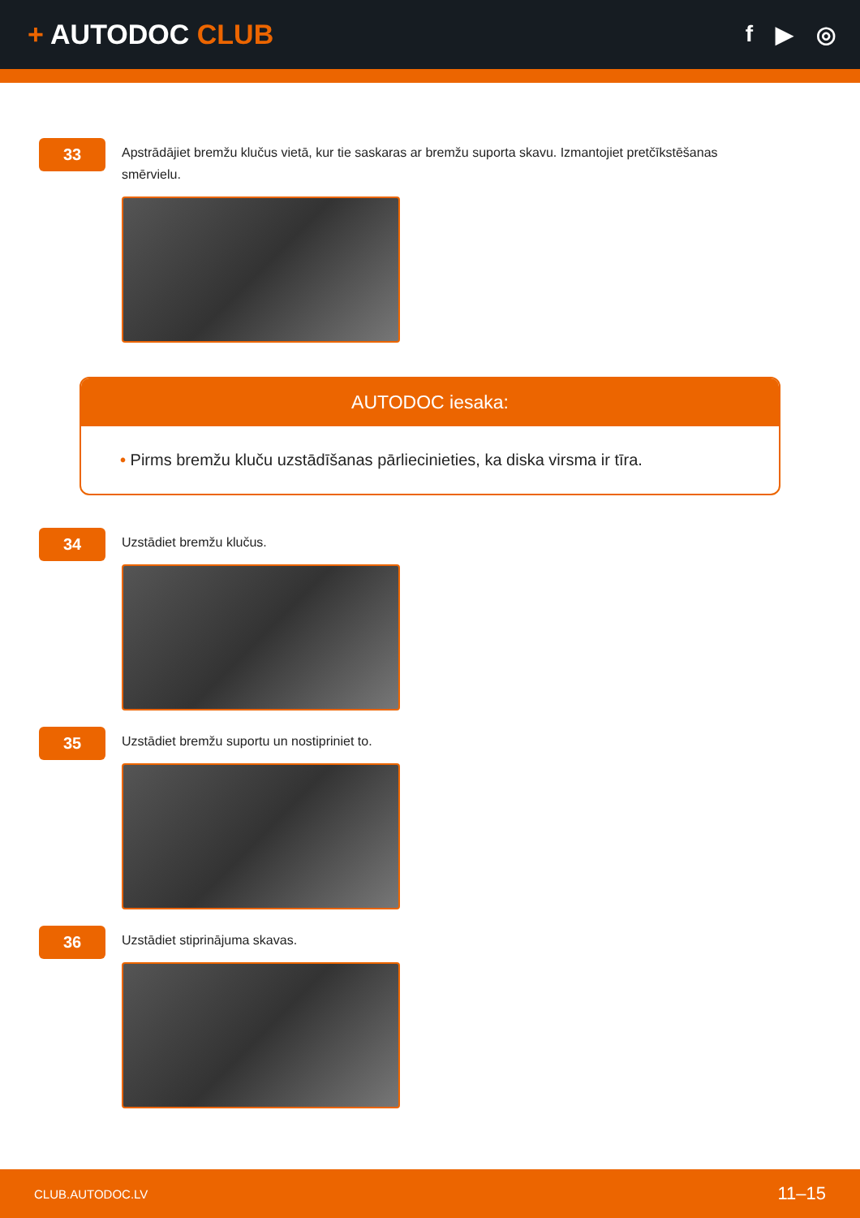+ AUTODOC CLUB
f ▶ ◎
33
Apstrādājiet bremžu klučus vietā, kur tie saskaras ar bremžu suporta skavu. Izmantojiet pretčīkstēšanas smērvielu.
AUTODOC iesaka:
• Pirms bremžu kluču uzstādīšanas pārliecinieties, ka diska virsma ir tīra.
34
Uzstādiet bremžu klučus.
35
Uzstādiet bremžu suportu un nostipriniet to.
36
Uzstādiet stiprinājuma skavas.
CLUB.AUTODOC.LV 11–15